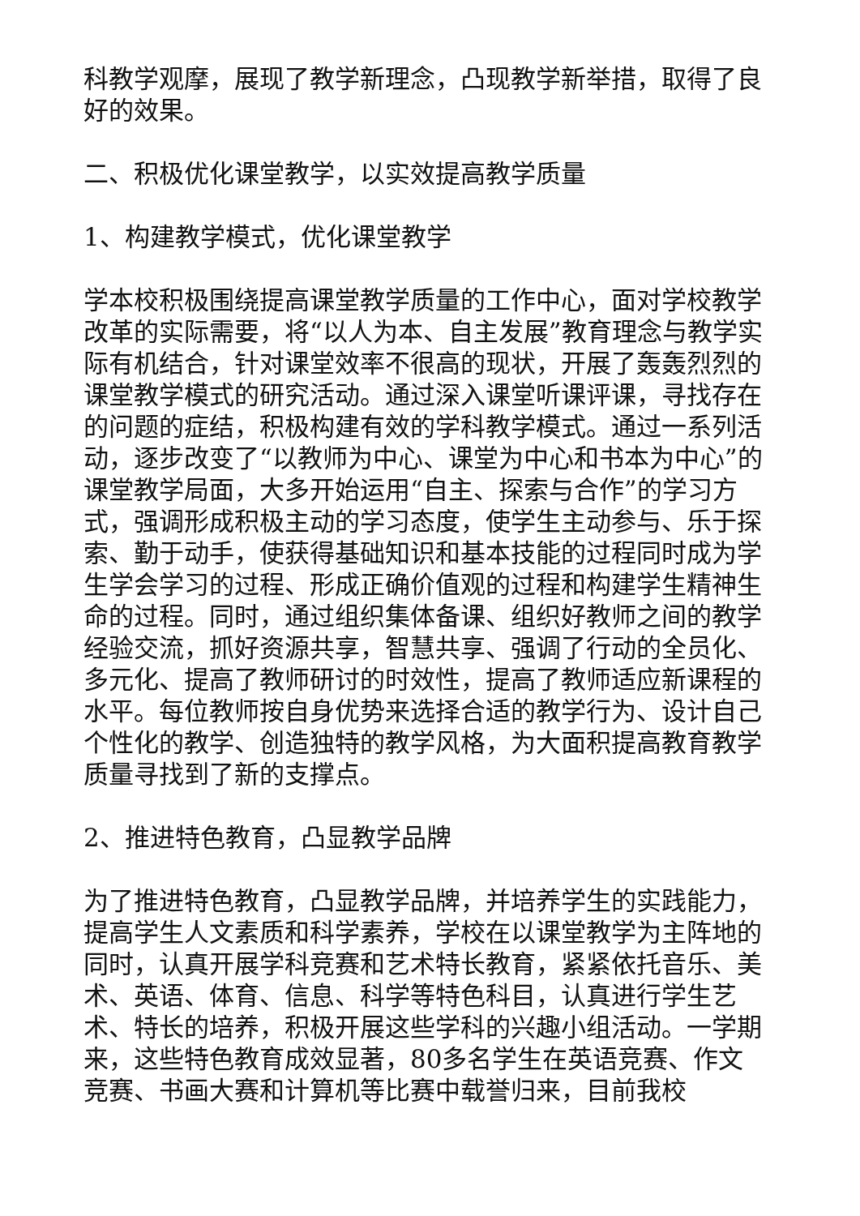科教学观摩，展现了教学新理念，凸现教学新举措，取得了良好的效果。
二、积极优化课堂教学，以实效提高教学质量
1、构建教学模式，优化课堂教学
学本校积极围绕提高课堂教学质量的工作中心，面对学校教学改革的实际需要，将“以人为本、自主发展”教育理念与教学实际有机结合，针对课堂效率不很高的现状，开展了轰轰烈烈的课堂教学模式的研究活动。通过深入课堂听课评课，寻找存在的问题的症结，积极构建有效的学科教学模式。通过一系列活动，逐步改变了“以教师为中心、课堂为中心和书本为中心”的课堂教学局面，大多开始运用“自主、探索与合作”的学习方式，强调形成积极主动的学习态度，使学生主动参与、乐于探索、勤于动手，使获得基础知识和基本技能的过程同时成为学生学会学习的过程、形成正确价值观的过程和构建学生精神生命的过程。同时，通过组织集体备课、组织好教师之间的教学经验交流，抓好资源共享，智慧共享、强调了行动的全员化、多元化、提高了教师研讨的时效性，提高了教师适应新课程的水平。每位教师按自身优势来选择合适的教学行为、设计自己个性化的教学、创造独特的教学风格，为大面积提高教育教学质量寻找到了新的支撑点。
2、推进特色教育，凸显教学品牌
为了推进特色教育，凸显教学品牌，并培养学生的实践能力，提高学生人文素质和科学素养，学校在以课堂教学为主阵地的同时，认真开展学科竞赛和艺术特长教育，紧紧依托音乐、美术、英语、体育、信息、科学等特色科目，认真进行学生艺术、特长的培养，积极开展这些学科的兴趣小组活动。一学期来，这些特色教育成效显著，80多名学生在英语竞赛、作文竞赛、书画大赛和计算机等比赛中载誉归来，目前我校